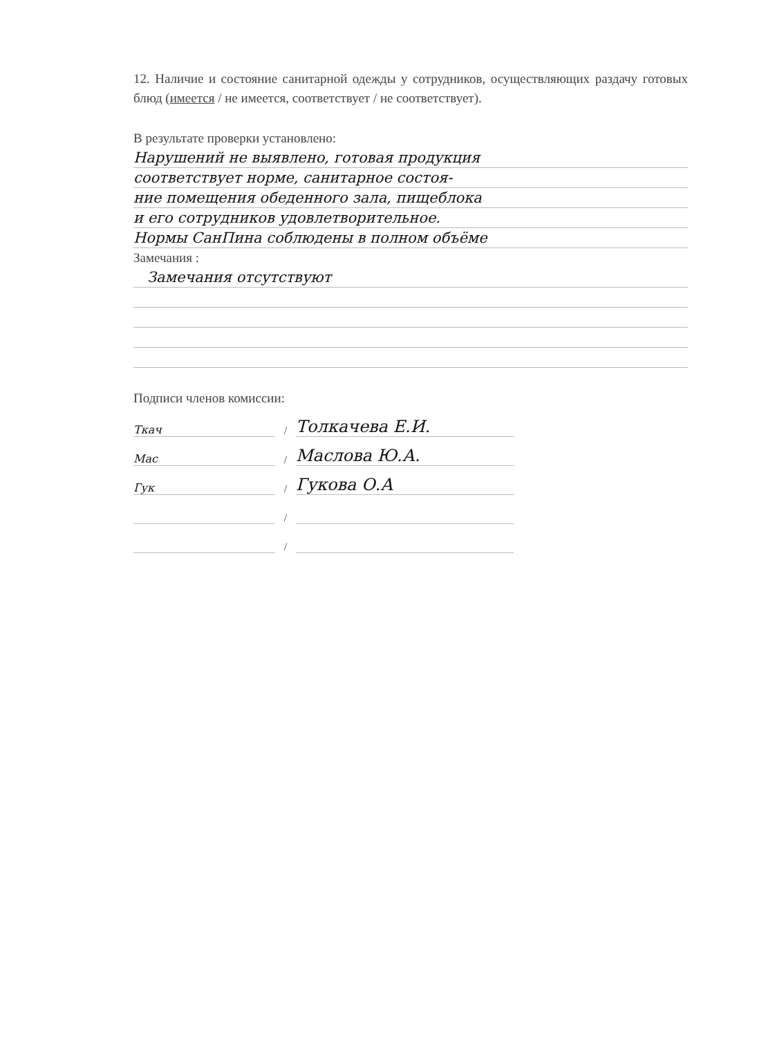12. Наличие и состояние санитарной одежды у сотрудников, осуществляющих раздачу готовых блюд (имеется / не имеется, соответствует / не соответствует).
В результате проверки установлено:
Нарушений не выявлено, готовая продукция
соответствует норме, санитарное состоя-
ние помещения обеденного зала, пищеблока
и его сотрудников удовлетворительное.
Нормы СанПина соблюдены в полном объёме
Замечания :
Замечания отсутствуют
Подписи членов комиссии:
Ткач / Толкачева Е.И.
Мас / Маслова Ю.А.
Гук / Гукова О.А
/
/